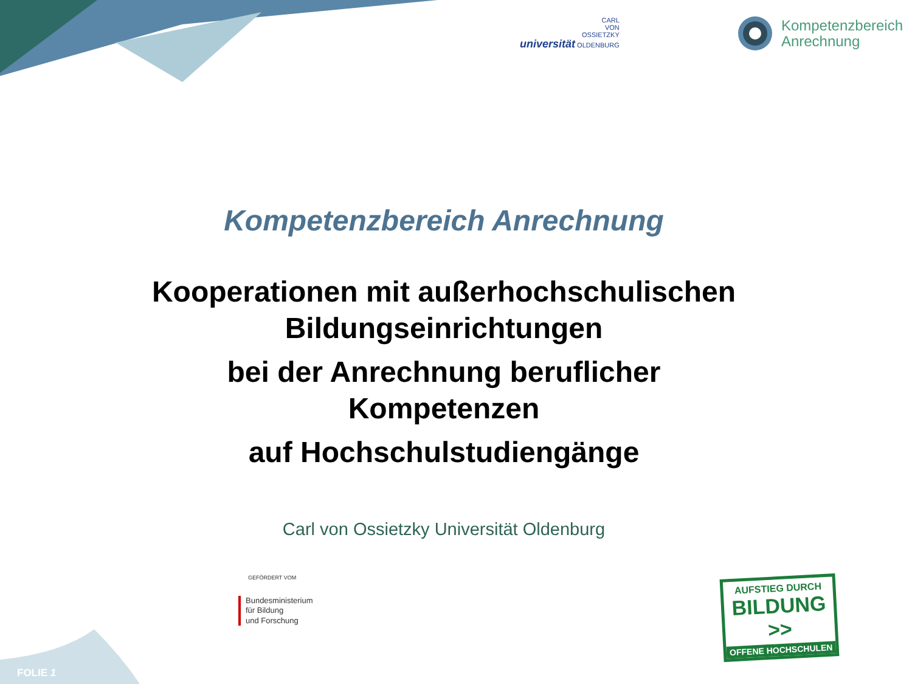CARL
VON
OSSIETZKY
universität OLDENBURG
Kompetenzbereich
Anrechnung
Kompetenzbereich Anrechnung
Kooperationen mit außerhochschulischen
Bildungseinrichtungen
bei der Anrechnung beruflicher
Kompetenzen
auf Hochschulstudiengänge
Carl von Ossietzky Universität Oldenburg
GEFÖRDERT VOM
Bundesministerium
für Bildung
und Forschung
AUFSTIEG DURCH
BILDUNG >>
OFFENE HOCHSCHULEN
FOLIE 1